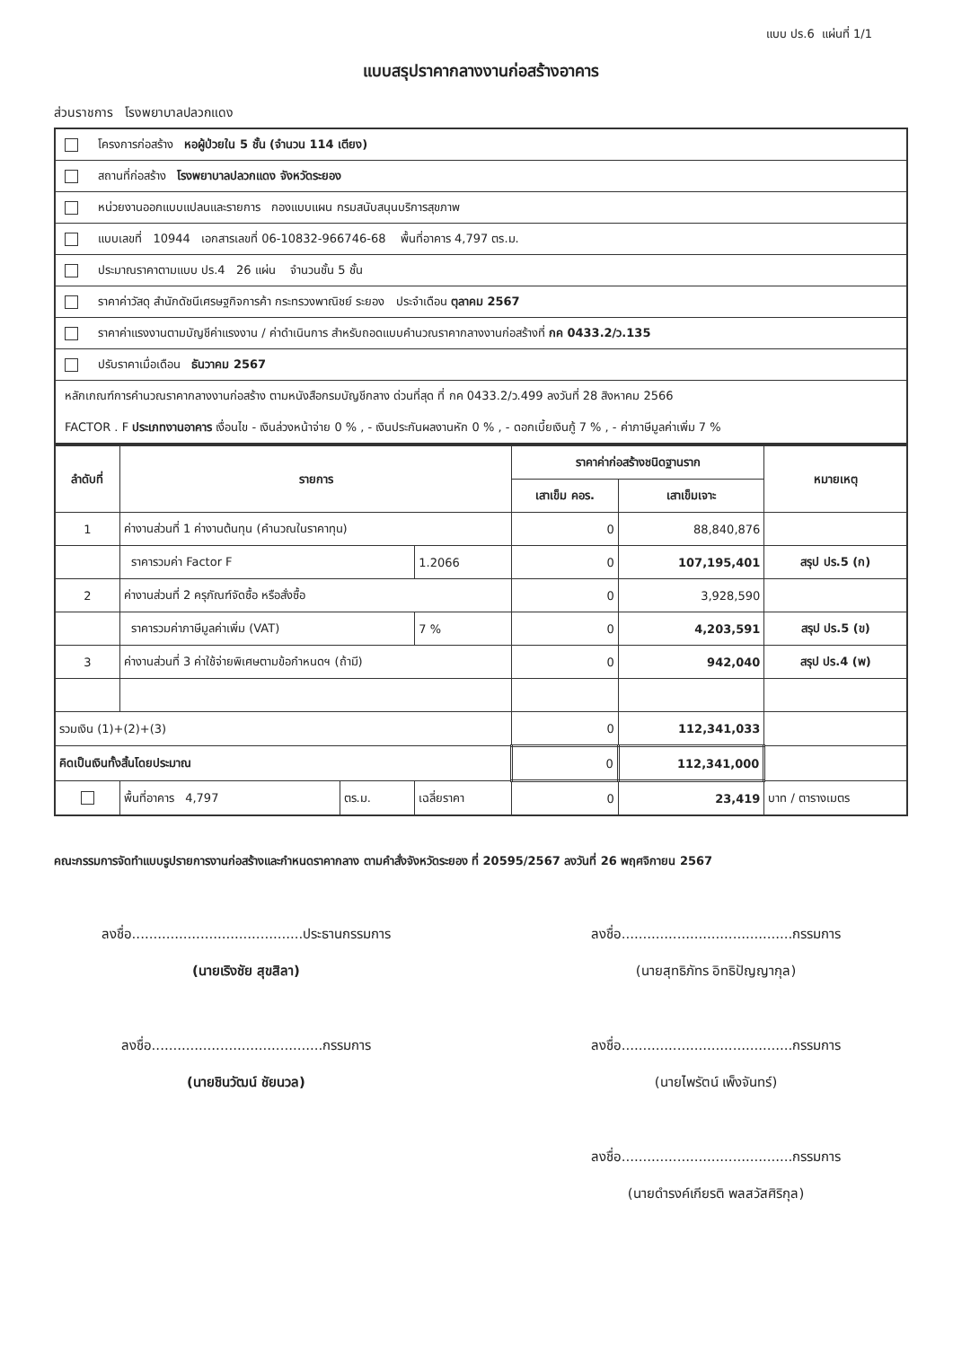แบบ ปร.6 แผ่นที่ 1/1
แบบสรุปราคากลางงานก่อสร้างอาคาร
ส่วนราชการ โรงพยาบาลปลวกแดง
โครงการก่อสร้าง หอผู้ป่วยใน 5 ชั้น (จำนวน 114 เตียง)
สถานที่ก่อสร้าง โรงพยาบาลปลวกแดง จังหวัดระยอง
หน่วยงานออกแบบแปลนและรายการ กองแบบแผน กรมสนับสนุนบริการสุขภาพ
แบบเลขที่ 10944 เอกสารเลขที่ 06-10832-966746-68 พื้นที่อาคาร 4,797 ตร.ม.
ประมาณราคาตามแบบ ปร.4 26 แผ่น จำนวนชั้น 5 ชั้น
ราคาค่าวัสดุ สำนักดัชนีเศรษฐกิจการค้า กระทรวงพาณิชย์ ระยอง ประจำเดือน ตุลาคม 2567
ราคาค่าแรงงานตามบัญชีค่าแรงงาน / ค่าดำเนินการ สำหรับถอดแบบคำนวณราคากลางงานก่อสร้างที่ กค 0433.2/ว.135
ปรับราคาเมื่อเดือน ธันวาคม 2567
หลักเกณฑ์การคำนวณราคากลางงานก่อสร้าง ตามหนังสือกรมบัญชีกลาง ด่วนที่สุด ที่ กค 0433.2/ว.499 ลงวันที่ 28 สิงหาคม 2566
FACTOR . F ประเภทงานอาคาร เงื่อนไข - เงินล่วงหน้าจ่าย 0 % , - เงินประกันผลงานหัก 0 % , - ดอกเบี้ยเงินกู้ 7 % , - ค่าภาษีมูลค่าเพิ่ม 7 %
| ลำดับที่ | รายการ | | | ราคาค่าก่อสร้างชนิดฐานราก | | หมายเหตุ |
| --- | --- | --- | --- | --- | --- | --- |
| | | | | เสาเข็ม คอร. | เสาเข็มเจาะ | |
| 1 | ค่างานส่วนที่ 1 ค่างานต้นทุน (คำนวณในราคาทุน) | | | 0 | 88,840,876 | |
| | ราคารวมค่า Factor F | | 1.2066 | 0 | 107,195,401 | สรุป ปร.5 (ก) |
| 2 | ค่างานส่วนที่ 2 ครุภัณฑ์จัดซื้อ หรือสั่งซื้อ | | | 0 | 3,928,590 | |
| | ราคารวมค่าภาษีมูลค่าเพิ่ม (VAT) | | 7 % | 0 | 4,203,591 | สรุป ปร.5 (ข) |
| 3 | ค่างานส่วนที่ 3 ค่าใช้จ่ายพิเศษตามข้อกำหนดฯ (ถ้ามี) | | | 0 | 942,040 | สรุป ปร.4 (พ) |
| รวมเงิน (1)+(2)+(3) | | | | 0 | 112,341,033 | |
| คิดเป็นเงินทั้งสิ้นโดยประมาณ | | | | 0 | 112,341,000 | |
| | พื้นที่อาคาร 4,797 | ตร.ม. | เฉลี่ยราคา | 0 | 23,419 | บาท / ตารางเมตร |
คณะกรรมการจัดทำแบบรูปรายการงานก่อสร้างและกำหนดราคากลาง ตามคำสั่งจังหวัดระยอง ที่ 20595/2567 ลงวันที่ 26 พฤศจิกายน 2567
ลงชื่อ........................................ประธานกรรมการ
(นายเริงชัย สุขสิลา)
ลงชื่อ........................................กรรมการ
(นายสุทธิภัทร อิทธิปัญญากุล)
ลงชื่อ........................................กรรมการ
(นายชินวัฒน์ ชัยนวล)
ลงชื่อ........................................กรรมการ
(นายไพรัตน์ เพ็งจันทร์)
ลงชื่อ........................................กรรมการ
(นายดำรงค์เกียรติ พลสวัสศิริกุล)